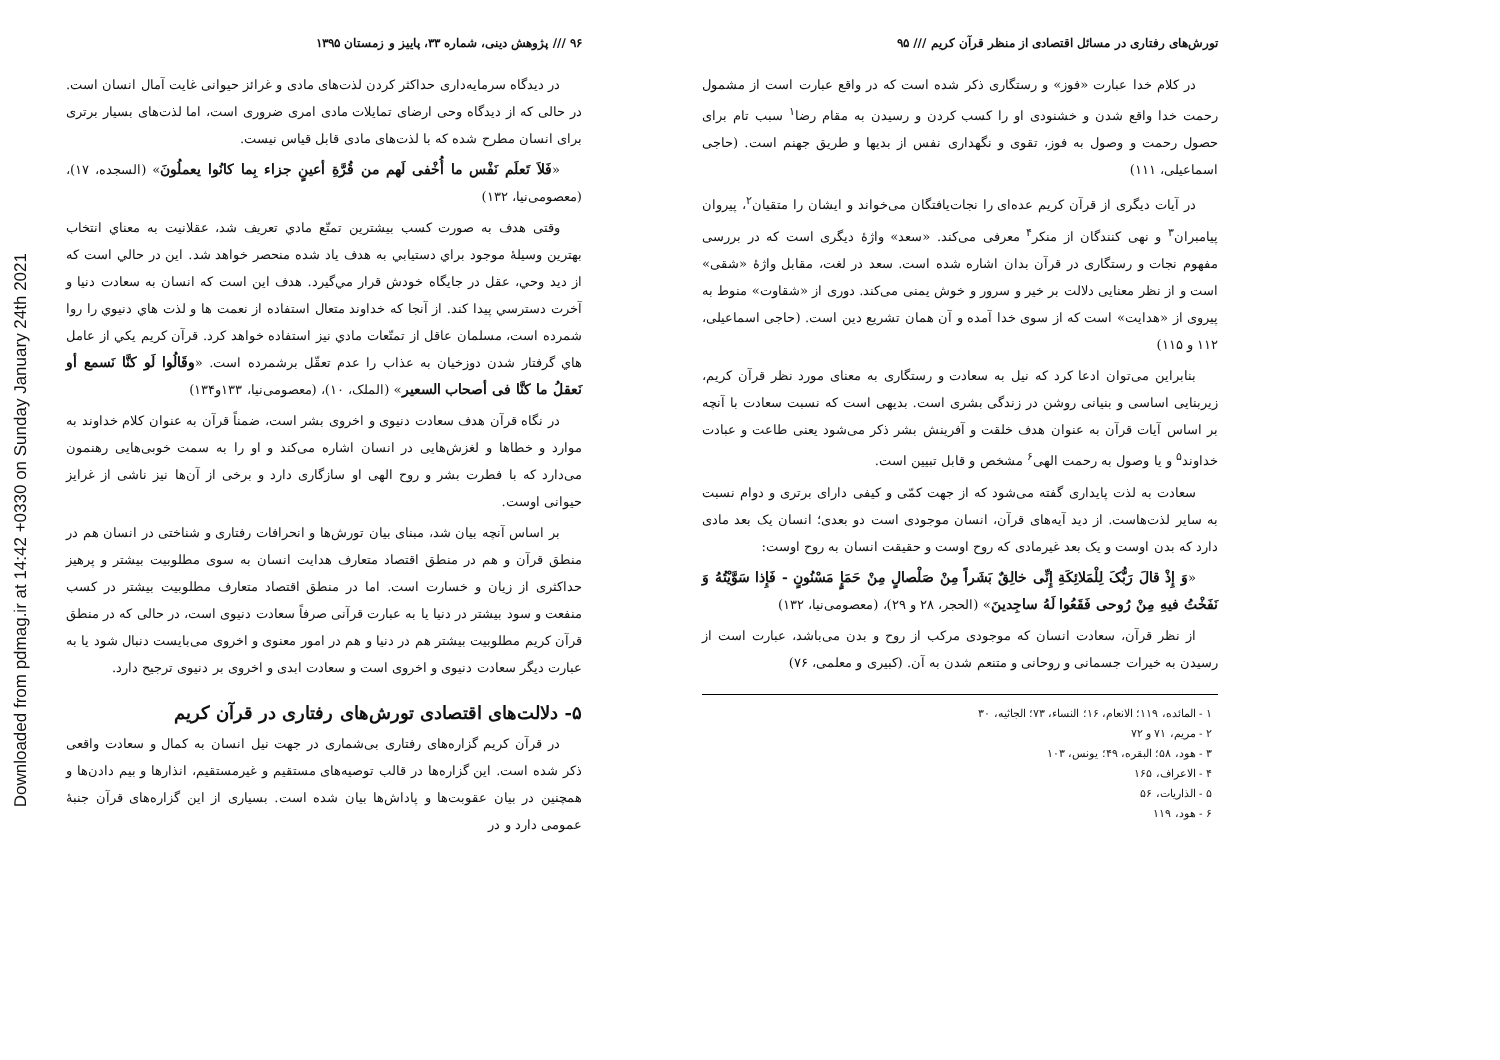Downloaded from pdmag.ir at 14:42 +0330 on Sunday January 24th 2021
تورش‌های رفتاری در مسائل اقتصادی از منظر قرآن کریم /// ۹۵
در کلام خدا عبارت «فوز» و رستگاری ذکر شده است که در واقع عبارت است از مشمول رحمت خدا واقع شدن و خشنودی او را کسب کردن و رسیدن به مقام رضا<sup>۱</sup> سبب تام برای حصول رحمت و وصول به فوز، تقوی و نگهداری نفس از بدیها و طریق جهنم است. (حاجی اسماعیلی، ۱۱۱)
در آیات دیگری از قرآن کریم عده‌ای را نجات‌یافتگان می‌خواند و ایشان را متقیان<sup>۲</sup>، پیروان پیامبران<sup>۳</sup> و نهی کنندگان از منکر<sup>۴</sup> معرفی می‌کند. «سعد» واژهٔ دیگری است که در بررسی مفهوم نجات و رستگاری در قرآن بدان اشاره شده است. سعد در لغت، مقابل واژهٔ «شقی» است و از نظر معنایی دلالت بر خیر و سرور و خوش یمنی می‌کند. دوری از «شقاوت» منوط به پیروی از «هدایت» است که از سوی خدا آمده و آن همان تشریع دین است. (حاجی اسماعیلی، ۱۱۲ و ۱۱۵)
بنابراین می‌توان ادعا کرد که نیل به سعادت و رستگاری به معنای مورد نظر قرآن کریم، زیربنایی اساسی و بنیانی روشن در زندگی بشری است. بدیهی است که نسبت سعادت با آنچه بر اساس آیات قرآن به عنوان هدف خلقت و آفرینش بشر ذکر می‌شود یعنی طاعت و عبادت خداوند<sup>۵</sup> و یا وصول به رحمت الهی<sup>۶</sup> مشخص و قابل تبیین است.
سعادت به لذت پایداری گفته می‌شود که از جهت کمّی و کیفی دارای برتری و دوام نسبت به سایر لذت‌هاست. از دید آیه‌های قرآن، انسان موجودی است دو بعدی؛ انسان یک بعد مادی دارد که بدن اوست و یک بعد غیرمادی که روح اوست و حقیقت انسان به روح اوست:
«وَ إِذْ قالَ رَبُّکَ لِلْمَلائِکَةِ إِنِّی خالِقٌ بَشَراً مِنْ صَلْصالٍ مِنْ حَمَإٍ مَسْنُونٍ - فَإِذا سَوَّیْتُهُ وَ نَفَخْتُ فیهِ مِنْ رُوحی فَقَعُوا لَهُ ساجِدینَ» (الحجر، ۲۸ و ۲۹)، (معصومی‌نیا، ۱۳۲)
از نظر قرآن، سعادت انسان که موجودی مرکب از روح و بدن می‌باشد، عبارت است از رسیدن به خیرات جسمانی و روحانی و متنعم شدن به آن. (کبیری و معلمی، ۷۶)
۱ - المائده، ۱۱۹؛ الانعام، ۱۶؛ النساء، ۷۳؛ الجاثیه، ۳۰
۲ - مریم، ۷۱ و ۷۲
۳ - هود، ۵۸؛ البقره، ۴۹؛ یونس، ۱۰۳
۴ - الاعراف، ۱۶۵
۵ - الذاریات، ۵۶
۶ - هود، ۱۱۹
۹۶ /// پژوهش دینی، شماره ۳۳، پاییز و زمستان ۱۳۹۵
در دیدگاه سرمایه‌داری حداکثر کردن لذت‌های مادی و غرائز حیوانی غایت آمال انسان است. در حالی که از دیدگاه وحی ارضای تمایلات مادی امری ضروری است، اما لذت‌های بسیار برتری برای انسان مطرح شده که با لذت‌های مادی قابل قیاس نیست.
«فَلاَ تَعلَم نَفْس ما أُخْفی لَهم من قُرَّةِ أعینٍ جزاء بِما کانُوا یعملُونَ» (السجده، ۱۷)، (معصومی‌نیا، ۱۳۲)
وقتی هدف به صورت کسب بیشترین تمتّع مادي تعریف شد، عقلانیت به معناي انتخاب بهترین وسیلهٔ موجود براي دستیابي به هدف یاد شده منحصر خواهد شد. این در حالي است که از دید وحي، عقل در جایگاه خودش قرار مي‌گیرد. هدف این است که انسان به سعادت دنیا و آخرت دسترسي پیدا کند. از آنجا که خداوند متعال استفاده از نعمت ها و لذت هاي دنیوي را روا شمرده است، مسلمان عاقل از تمتّعات مادي نیز استفاده خواهد کرد. قرآن کریم یکي از عامل هاي گرفتار شدن دوزخیان به عذاب را عدم تعقّل برشمرده است. «وقَالُوا لَو کنَّا نَسمع أو نَعقلُ ما کنَّا فی أصحاب السعیر» (الملک، ۱۰)، (معصومی‌نیا، ۱۳۳و۱۳۴)
در نگاه قرآن هدف سعادت دنیوی و اخروی بشر است، ضمناً قرآن به عنوان کلام خداوند به موارد و خطاها و لغزش‌هایی در انسان اشاره می‌کند و او را به سمت خوبی‌هایی رهنمون می‌دارد که با فطرت بشر و روح الهی او سازگاری دارد و برخی از آن‌ها نیز ناشی از غرایز حیوانی اوست.
بر اساس آنچه بیان شد، مبنای بیان تورش‌ها و انحرافات رفتاری و شناختی در انسان هم در منطق قرآن و هم در منطق اقتصاد متعارف هدایت انسان به سوی مطلوبیت بیشتر و پرهیز حداکثری از زیان و خسارت است. اما در منطق اقتصاد متعارف مطلوبیت بیشتر در کسب منفعت و سود بیشتر در دنیا یا به عبارت قرآنی صرفاً سعادت دنیوی است، در حالی که در منطق قرآن کریم مطلوبیت بیشتر هم در دنیا و هم در امور معنوی و اخروی می‌بایست دنبال شود یا به عبارت دیگر سعادت دنیوی و اخروی است و سعادت ابدی و اخروی بر دنیوی ترجیح دارد.
۵- دلالت‌های اقتصادی تورش‌های رفتاری در قرآن کریم
در قرآن کریم گزاره‌های رفتاری بی‌شماری در جهت نیل انسان به کمال و سعادت واقعی ذکر شده است. این گزاره‌ها در قالب توصیه‌های مستقیم و غیرمستقیم، انذارها و بیم دادن‌ها و همچنین در بیان عقوبت‌ها و پاداش‌ها بیان شده است. بسیاری از این گزاره‌های قرآن جنبهٔ عمومی دارد و در